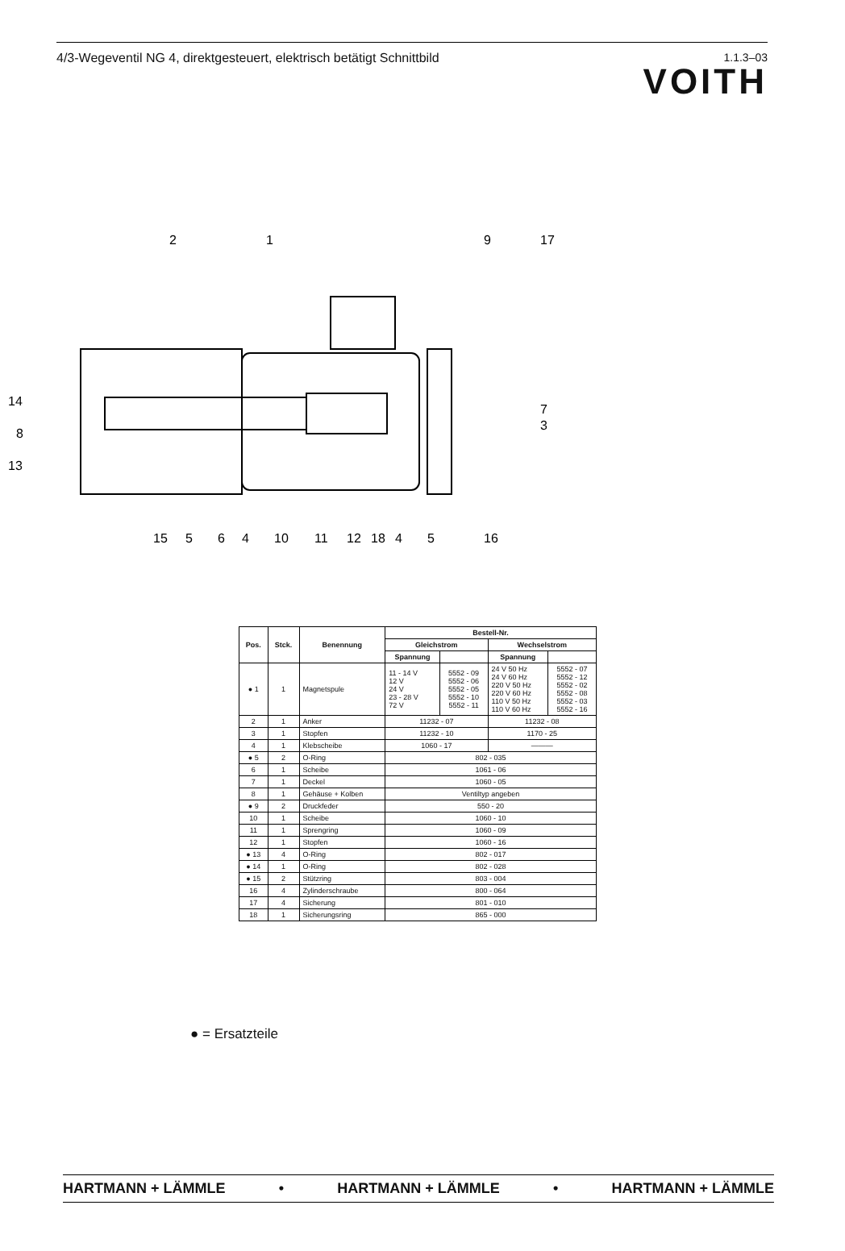4/3-Wegeventil NG 4, direktgesteuert, elektrisch betätigt Schnittbild
1.1.3–03
VOITH
2
1
9
17
14
8
13
7
3
15
5
6
4
10
11
12
18
4
5
16
| Pos. | Stck. | Benennung | Bestell-Nr. | | | |
| --- | --- | --- | --- | --- | --- | --- |
| | | | Gleichstrom | | Wechselstrom | |
| | | | Spannung | | Spannung | |
| ● 1 | 1 | Magnetspule | 11 - 14 V 12 V 24 V 23 - 28 V 72 V | 5552 - 09 5552 - 06 5552 - 05 5552 - 10 5552 - 11 | 24 V 50 Hz 24 V 60 Hz 220 V 50 Hz 220 V 60 Hz 110 V 50 Hz 110 V 60 Hz | 5552 - 07 5552 - 12 5552 - 02 5552 - 08 5552 - 03 5552 - 16 |
| 2 | 1 | Anker | 11232 - 07 | | 11232 - 08 | |
| 3 | 1 | Stopfen | 11232 - 10 | | 1170 - 25 | |
| 4 | 1 | Klebscheibe | 1060 - 17 | | ——— | |
| ● 5 | 2 | O-Ring | 802 - 035 | | | |
| 6 | 1 | Scheibe | 1061 - 06 | | | |
| 7 | 1 | Deckel | 1060 - 05 | | | |
| 8 | 1 | Gehäuse + Kolben | Ventiltyp angeben | | | |
| ● 9 | 2 | Druckfeder | 550 - 20 | | | |
| 10 | 1 | Scheibe | 1060 - 10 | | | |
| 11 | 1 | Sprengring | 1060 - 09 | | | |
| 12 | 1 | Stopfen | 1060 - 16 | | | |
| ● 13 | 4 | O-Ring | 802 - 017 | | | |
| ● 14 | 1 | O-Ring | 802 - 028 | | | |
| ● 15 | 2 | Stützring | 803 - 004 | | | |
| 16 | 4 | Zylinderschraube | 800 - 064 | | | |
| 17 | 4 | Sicherung | 801 - 010 | | | |
| 18 | 1 | Sicherungsring | 865 - 000 | | | |
● = Ersatzteile
HARTMANN + LÄMMLE • HARTMANN + LÄMMLE • HARTMANN + LÄMMLE